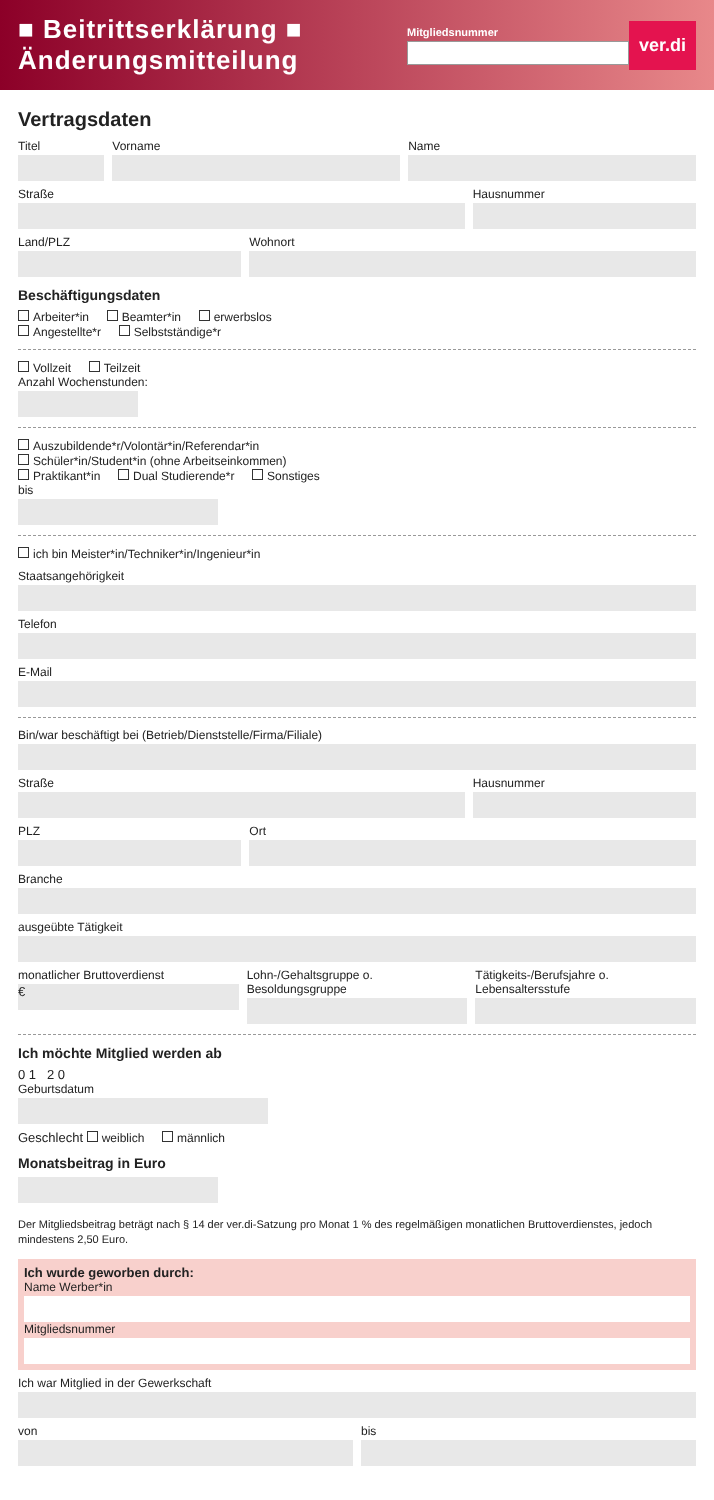■ Beitrittserklärung ■ Änderungsmitteilung
Mitgliedsnummer
ver.di
Vertragsdaten
Titel Vorname Name
Straße Hausnummer
Land/PLZ Wohnort
Beschäftigungsdaten
Arbeiter*in Beamter*in erwerbslos
Angestellte*r Selbstständige*r
Vollzeit Teilzeit
Anzahl Wochenstunden:
Auszubildende*r/Volontär*in/Referendar*in
Schüler*in/Student*in (ohne Arbeitseinkommen)
Praktikant*in Dual Studierende*r Sonstiges
bis
ich bin Meister*in/Techniker*in/Ingenieur*in
Staatsangehörigkeit
Telefon
E-Mail
Bin/war beschäftigt bei (Betrieb/Dienststelle/Firma/Filiale)
Straße Hausnummer
PLZ Ort
Branche
ausgeübte Tätigkeit
monatlicher Bruttoverdienst
€
Lohn-/Gehaltsgruppe o. Besoldungsgruppe
Tätigkeits-/Berufsjahre o. Lebensaltersstufe
Ich möchte Mitglied werden ab
0 1 2 0
Geburtsdatum
Geschlecht weiblich männlich
Monatsbeitrag in Euro
Der Mitgliedsbeitrag beträgt nach § 14 der ver.di-Satzung pro Monat 1 % des regelmäßigen monatlichen Bruttoverdienstes, jedoch mindestens 2,50 Euro.
Ich wurde geworben durch:
Name Werber*in
Mitgliedsnummer
Ich war Mitglied in der Gewerkschaft
von bis